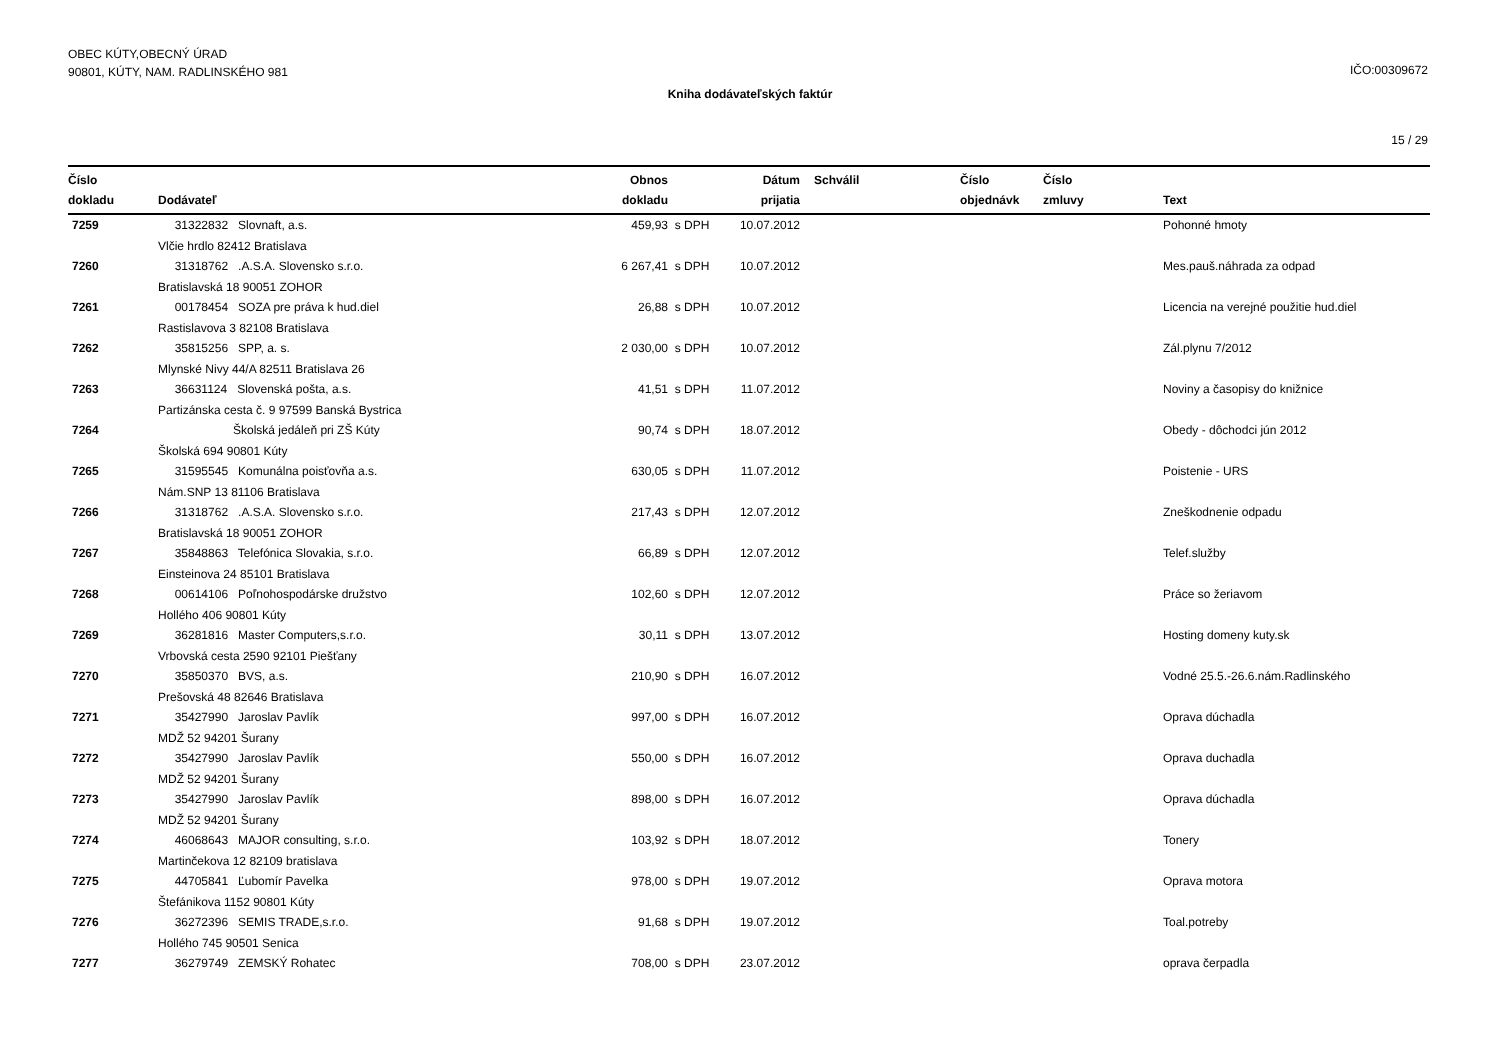OBEC KÚTY,OBECNÝ ÚRAD
90801, KÚTY, NAM. RADLINSKÉHO 981
IČO:00309672
Kniha dodávateľských faktúr
15 / 29
| Číslo dokladu | Dodávateľ | Obnos dokladu | | Dátum prijatia | Schválil | Číslo objednávk | Číslo zmluvy | Text |
| --- | --- | --- | --- | --- | --- | --- | --- | --- |
| 7259 | 31322832 Slovnaft, a.s. | 459,93 | s DPH | 10.07.2012 | | | | Pohonné hmoty |
| | Vlčie hrdlo 82412 Bratislava | | | | | | | |
| 7260 | 31318762 .A.S.A. Slovensko s.r.o. | 6 267,41 | s DPH | 10.07.2012 | | | | Mes.pauš.náhrada za odpad |
| | Bratislavská 18 90051 ZOHOR | | | | | | | |
| 7261 | 00178454 SOZA pre práva k hud.diel | 26,88 | s DPH | 10.07.2012 | | | | Licencia na verejné použitie hud.diel |
| | Rastislavova 3 82108 Bratislava | | | | | | | |
| 7262 | 35815256 SPP, a. s. | 2 030,00 | s DPH | 10.07.2012 | | | | Zál.plynu 7/2012 |
| | Mlynské Nivy 44/A 82511 Bratislava 26 | | | | | | | |
| 7263 | 36631124 Slovenská pošta, a.s. | 41,51 | s DPH | 11.07.2012 | | | | Noviny a časopisy do knižnice |
| | Partizánska cesta č. 9 97599 Banská Bystrica | | | | | | | |
| 7264 | Školská jedáleň pri ZŠ Kúty | 90,74 | s DPH | 18.07.2012 | | | | Obedy - dôchodci jún 2012 |
| | Školská 694 90801 Kúty | | | | | | | |
| 7265 | 31595545 Komunálna poisťovňa a.s. | 630,05 | s DPH | 11.07.2012 | | | | Poistenie - URS |
| | Nám.SNP 13 81106 Bratislava | | | | | | | |
| 7266 | 31318762 .A.S.A. Slovensko s.r.o. | 217,43 | s DPH | 12.07.2012 | | | | Zneškodnenie odpadu |
| | Bratislavská 18 90051 ZOHOR | | | | | | | |
| 7267 | 35848863 Telefónica Slovakia, s.r.o. | 66,89 | s DPH | 12.07.2012 | | | | Telef.služby |
| | Einsteinova 24 85101 Bratislava | | | | | | | |
| 7268 | 00614106 Poľnohospodárske družstvo | 102,60 | s DPH | 12.07.2012 | | | | Práce so žeriavom |
| | Hollého 406 90801 Kúty | | | | | | | |
| 7269 | 36281816 Master Computers,s.r.o. | 30,11 | s DPH | 13.07.2012 | | | | Hosting domeny kuty.sk |
| | Vrbovská cesta 2590 92101 Piešťany | | | | | | | |
| 7270 | 35850370 BVS, a.s. | 210,90 | s DPH | 16.07.2012 | | | | Vodné 25.5.-26.6.nám.Radlinského |
| | Prešovská 48 82646 Bratislava | | | | | | | |
| 7271 | 35427990 Jaroslav Pavlík | 997,00 | s DPH | 16.07.2012 | | | | Oprava dúchadla |
| | MDŽ 52 94201 Šurany | | | | | | | |
| 7272 | 35427990 Jaroslav Pavlík | 550,00 | s DPH | 16.07.2012 | | | | Oprava duchadla |
| | MDŽ 52 94201 Šurany | | | | | | | |
| 7273 | 35427990 Jaroslav Pavlík | 898,00 | s DPH | 16.07.2012 | | | | Oprava dúchadla |
| | MDŽ 52 94201 Šurany | | | | | | | |
| 7274 | 46068643 MAJOR consulting, s.r.o. | 103,92 | s DPH | 18.07.2012 | | | | Tonery |
| | Martinčekova 12 82109 bratislava | | | | | | | |
| 7275 | 44705841 Ľubomír Pavelka | 978,00 | s DPH | 19.07.2012 | | | | Oprava motora |
| | Štefánikova 1152 90801 Kúty | | | | | | | |
| 7276 | 36272396 SEMIS TRADE,s.r.o. | 91,68 | s DPH | 19.07.2012 | | | | Toal.potreby |
| | Hollého 745 90501 Senica | | | | | | | |
| 7277 | 36279749 ZEMSKÝ Rohatec | 708,00 | s DPH | 23.07.2012 | | | | oprava čerpadla |